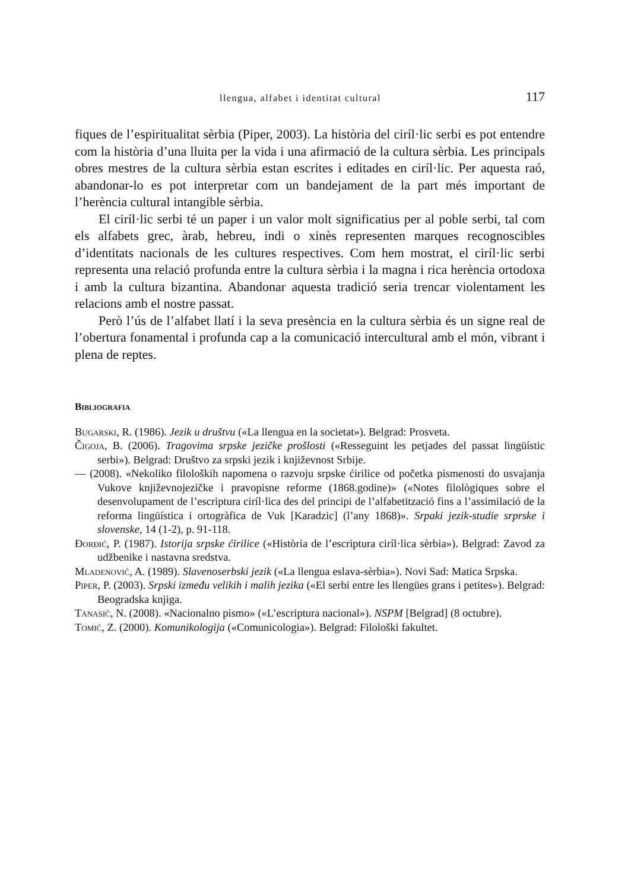llengua, alfabet i identitat cultural 117
fiques de l’espiritualitat sèrbia (Piper, 2003). La història del ciríl·lic serbi es pot entendre com la història d’una lluita per la vida i una afirmació de la cultura sèrbia. Les principals obres mestres de la cultura sèrbia estan escrites i editades en ciríl·lic. Per aquesta raó, abandonar-lo es pot interpretar com un bandejament de la part més important de l’herència cultural intangible sèrbia.
El ciríl·lic serbi té un paper i un valor molt significatius per al poble serbi, tal com els alfabets grec, àrab, hebreu, indi o xinès representen marques recognoscibles d’identitats nacionals de les cultures respectives. Com hem mostrat, el ciríl·lic serbi representa una relació profunda entre la cultura sèrbia i la magna i rica herència ortodoxa i amb la cultura bizantina. Abandonar aquesta tradició seria trencar violentament les relacions amb el nostre passat.
Però l’ús de l’alfabet llatí i la seva presència en la cultura sèrbia és un signe real de l’obertura fonamental i profunda cap a la comunicació intercultural amb el món, vibrant i plena de reptes.
Bibliografia
Bugarski, R. (1986). Jezik u društvu («La llengua en la societat»). Belgrad: Prosveta.
Čigoja, B. (2006). Tragovima srpske jezičke prošlosti («Resseguint les petjades del passat lingüístic serbi»). Belgrad: Društvo za srpski jezik i književnost Srbije.
— (2008). «Nekoliko filoloških napomena o razvoju srpske ćirilice od početka pismenosti do usvajanja Vukove književnojezičke i pravopisne reforme (1868.godine)» («Notes filològiques sobre el desenvolupament de l’escriptura ciríl·lica des del principi de l’alfabetització fins a l’assimilació de la reforma lingüística i ortogràfica de Vuk [Karadzic] (l’any 1868)». Srpaki jezik-studie srprske i slovenske, 14 (1-2), p. 91-118.
Đorđić, P. (1987). Istorija srpske ćirilice («Història de l’escriptura ciríl·lica sèrbia»). Belgrad: Zavod za udžbenike i nastavna sredstva.
Mladenović, A. (1989). Slavenoserbski jezik («La llengua eslava-sèrbia»). Novi Sad: Matica Srpska.
Piper, P. (2003). Srpski između velikih i malih jezika («El serbi entre les llengües grans i petites»). Belgrad: Beogradska knjiga.
Tanasić, N. (2008). «Nacionalno pismo» («L’escriptura nacional»). NSPM [Belgrad] (8 octubre).
Tomić, Z. (2000). Komunikologija («Comunicologia»). Belgrad: Filološki fakultet.